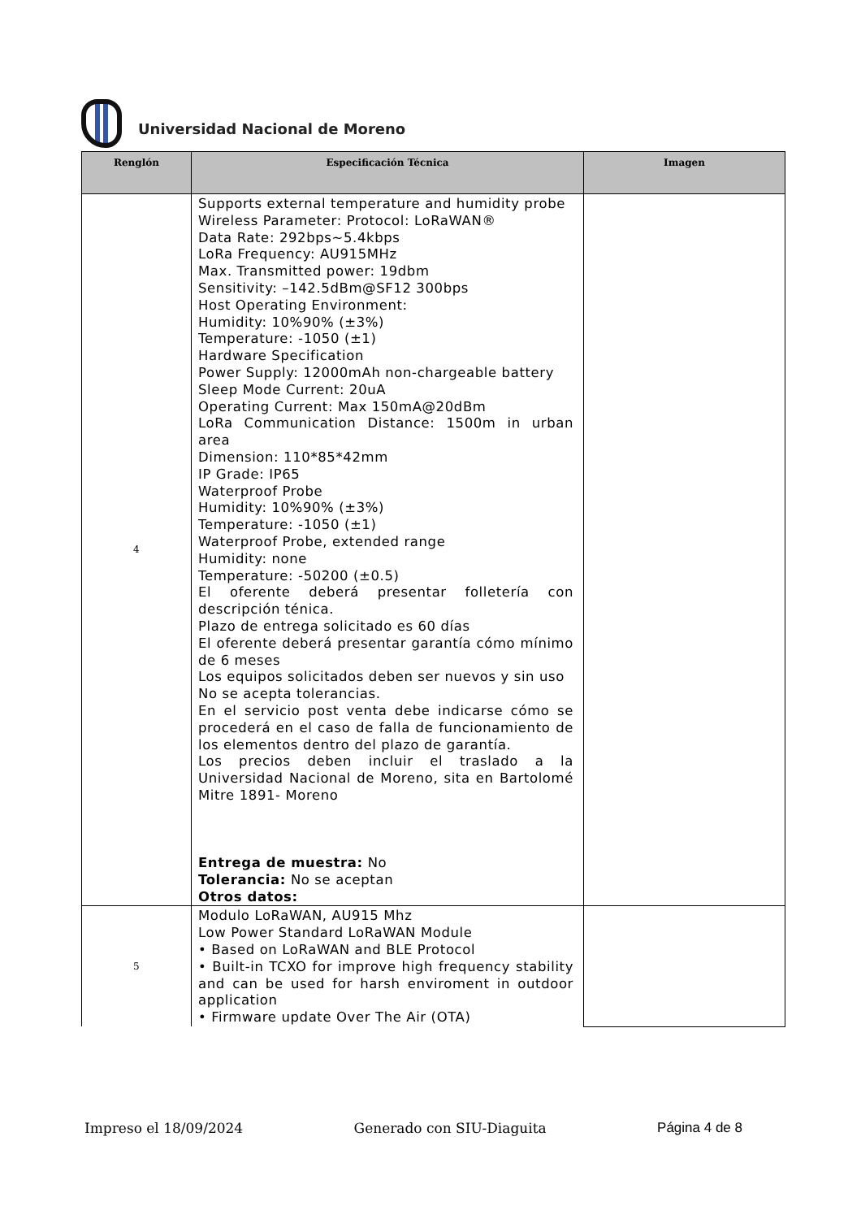Universidad Nacional de Moreno
| Renglón | Especificación Técnica | Imagen |
| --- | --- | --- |
| 4 | Supports external temperature and humidity probe Wireless Parameter: Protocol: LoRaWAN® Data Rate: 292bps~5.4kbps LoRa Frequency: AU915MHz Max. Transmitted power: 19dbm Sensitivity: –142.5dBm@SF12 300bps Host Operating Environment: Humidity: 10%90% (±3%) Temperature: -1050 (±1) Hardware Specification Power Supply: 12000mAh non-chargeable battery Sleep Mode Current: 20uA Operating Current: Max 150mA@20dBm LoRa Communication Distance: 1500m in urban area Dimension: 110*85*42mm IP Grade: IP65 Waterproof Probe Humidity: 10%90% (±3%) Temperature: -1050 (±1) Waterproof Probe, extended range Humidity: none Temperature: -50200 (±0.5) El oferente deberá presentar folletería con descripción ténica. Plazo de entrega solicitado es 60 días El oferente deberá presentar garantía cómo mínimo de 6 meses Los equipos solicitados deben ser nuevos y sin uso No se acepta tolerancias. En el servicio post venta debe indicarse cómo se procederá en el caso de falla de funcionamiento de los elementos dentro del plazo de garantía. Los precios deben incluir el traslado a la Universidad Nacional de Moreno, sita en Bartolomé Mitre 1891- Moreno Entrega de muestra: No Tolerancia: No se aceptan Otros datos: | |
| 5 | Modulo LoRaWAN, AU915 Mhz Low Power Standard LoRaWAN Module • Based on LoRaWAN and BLE Protocol • Built-in TCXO for improve high frequency stability and can be used for harsh enviroment in outdoor application • Firmware update Over The Air (OTA) | |
Impreso el 18/09/2024 Generado con SIU-Diaguita Página 4 de 8